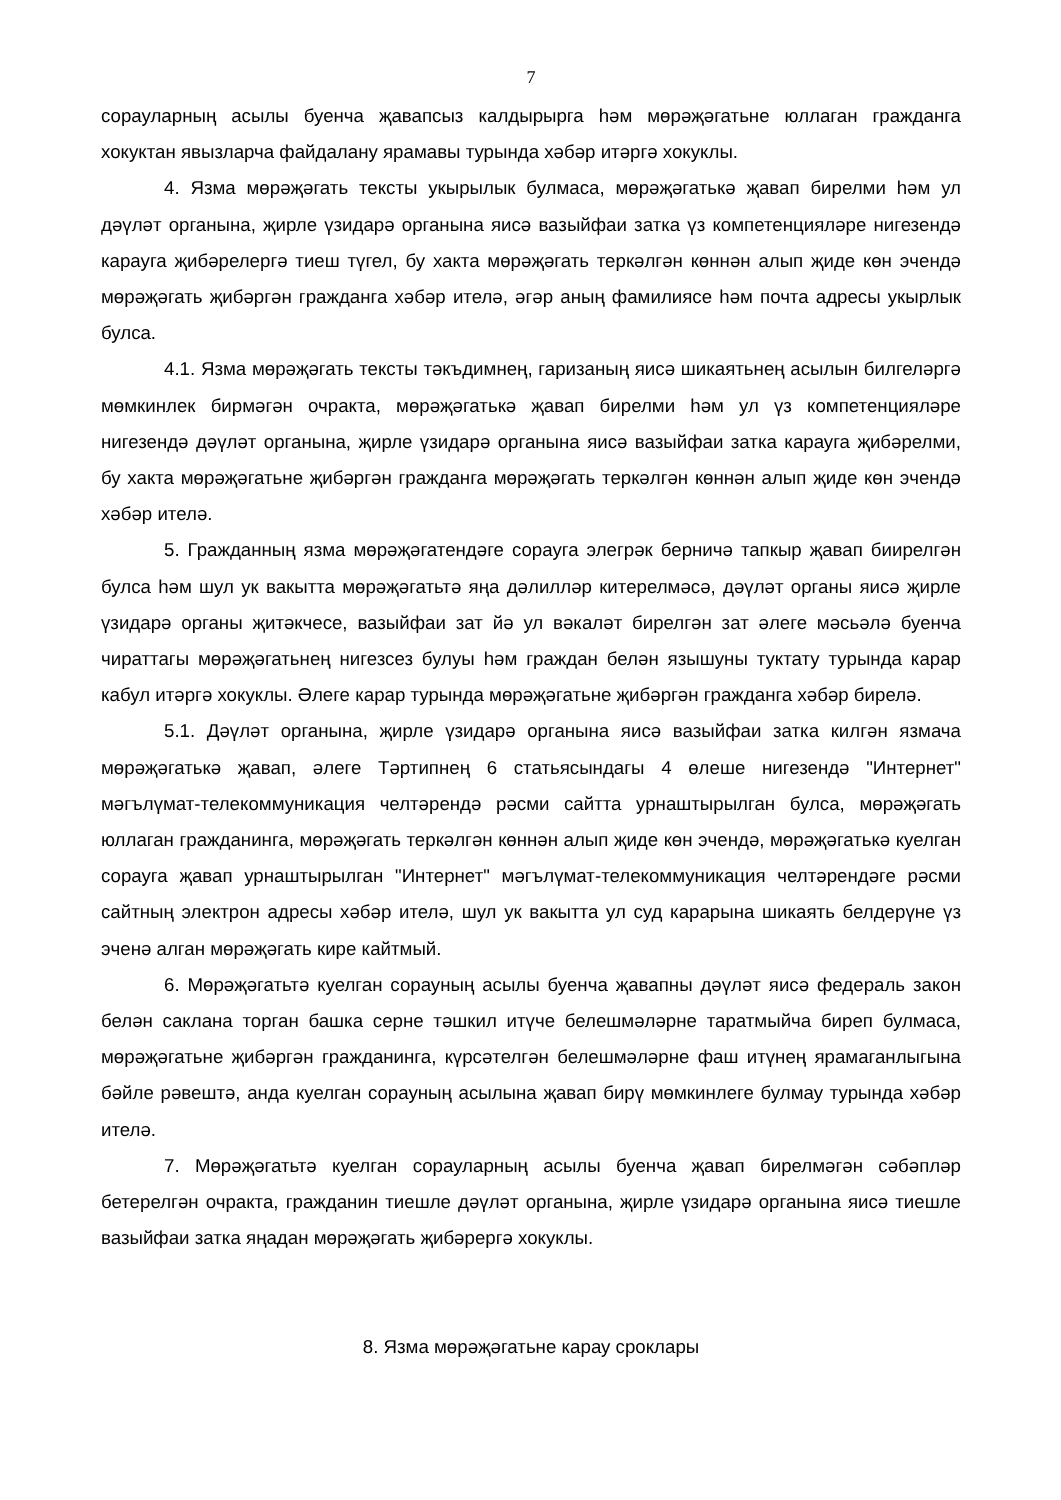7
сорауларның асылы буенча җавапсыз калдырырга һәм мөрәҗәгатьне юллаган гражданга хокуктан явызларча файдалану ярамавы турында хәбәр итәргә хокуклы.
4. Язма мөрәҗәгать тексты укырылык булмаса, мөрәҗәгатькә җавап бирелми һәм ул дәүләт органына, җирле үзидарә органына яисә вазыйфаи затка үз компетенцияләре нигезендә карауга җибәрелергә тиеш түгел, бу хакта мөрәҗәгать теркәлгән көннән алып җиде көн эчендә мөрәҗәгать җибәргән гражданга хәбәр ителә, әгәр аның фамилиясе һәм почта адресы укырлык булса.
4.1. Язма мөрәҗәгать тексты тәкъдимнең, гаризаның яисә шикаятьнең асылын билгеләргә мөмкинлек бирмәгән очракта, мөрәҗәгатькә җавап бирелми һәм ул үз компетенцияләре нигезендә дәүләт органына, җирле үзидарә органына яисә вазыйфаи затка карауга җибәрелми, бу хакта мөрәҗәгатьне җибәргән гражданга мөрәҗәгать теркәлгән көннән алып җиде көн эчендә хәбәр ителә.
5. Гражданның язма мөрәҗәгатендәге сорауга элегрәк берничә тапкыр җавап биирелгән булса һәм шул ук вакытта мөрәҗәгатьтә яңа дәлилләр китерелмәсә, дәүләт органы яисә җирле үзидарә органы җитәкчесе, вазыйфаи зат йә ул вәкаләт бирелгән зат әлеге мәсьәлә буенча чираттагы мөрәҗәгатьнең нигезсез булуы һәм граждан белән язышуны туктату турында карар кабул итәргә хокуклы. Әлеге карар турында мөрәҗәгатьне җибәргән гражданга хәбәр бирелә.
5.1. Дәүләт органына, җирле үзидарә органына яисә вазыйфаи затка килгән язмача мөрәҗәгатькә җавап, әлеге Тәртипнең 6 статьясындагы 4 өлеше нигезендә "Интернет" мәгълүмат-телекоммуникация челтәрендә рәсми сайтта урнаштырылган булса, мөрәҗәгать юллаган гражданинга, мөрәҗәгать теркәлгән көннән алып җиде көн эчендә, мөрәҗәгатькә куелган сорауга җавап урнаштырылган "Интернет" мәгълүмат-телекоммуникация челтәрендәге рәсми сайтның электрон адресы хәбәр ителә, шул ук вакытта ул суд карарына шикаять белдерүне үз эченә алган мөрәҗәгать кире кайтмый.
6. Мөрәҗәгатьтә куелган сорауның асылы буенча җавапны дәүләт яисә федераль закон белән саклана торган башка серне тәшкил итүче белешмәләрне таратмыйча биреп булмаса, мөрәҗәгатьне җибәргән гражданинга, күрсәтелгән белешмәләрне фаш итүнең ярамаганлыгына бәйле рәвештә, анда куелган сорауның асылына җавап бирү мөмкинлеге булмау турында хәбәр ителә.
7. Мөрәҗәгатьтә куелган сорауларның асылы буенча җавап бирелмәгән сәбәпләр бетерелгән очракта, гражданин тиешле дәүләт органына, җирле үзидарә органына яисә тиешле вазыйфаи затка яңадан мөрәҗәгать җибәрергә хокуклы.
8. Язма мөрәҗәгатьне карау сроклары